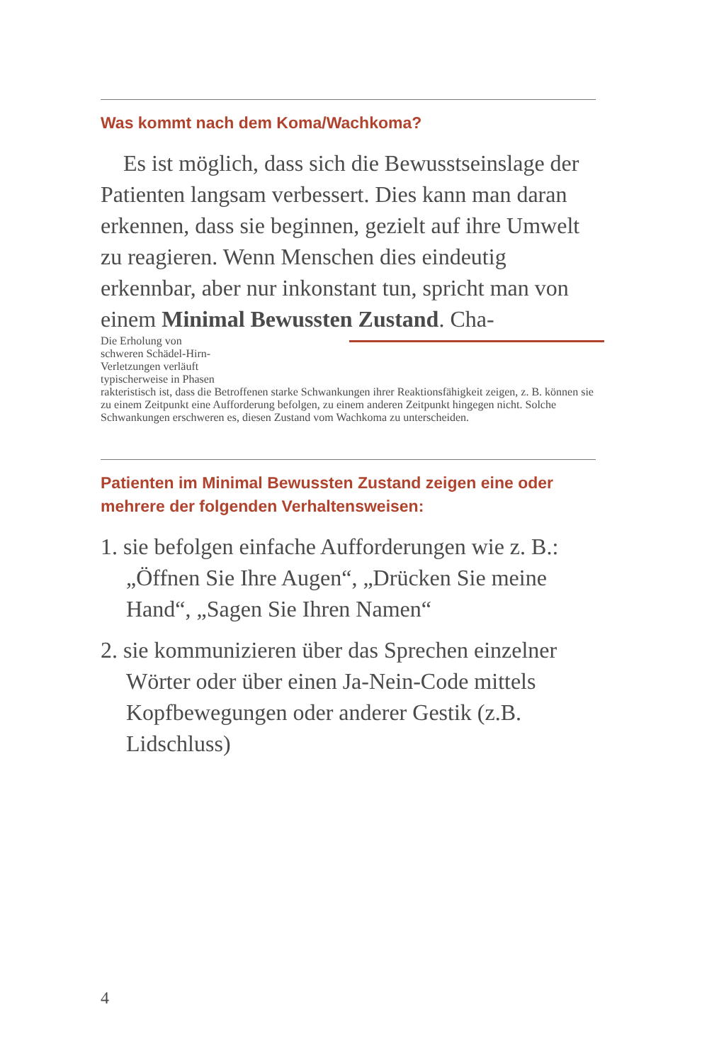Was kommt nach dem Koma/Wachkoma?
Es ist möglich, dass sich die Bewusstseinslage der Patienten langsam verbessert. Dies kann man daran erkennen, dass sie beginnen, gezielt auf ihre Umwelt zu reagieren. Wenn Menschen dies eindeutig erkennbar, aber nur inkonstant tun, spricht man von einem Minimal Bewussten Zustand. Cha-
Die Erholung von
schweren Schädel-Hirn-
Verletzungen verläuft
typischerweise in Phasen
rakteristisch ist, dass die Betroffenen starke Schwankungen ihrer Reaktionsfähigkeit zeigen, z. B. können sie zu einem Zeitpunkt eine Aufforderung befolgen, zu einem anderen Zeitpunkt hingegen nicht. Solche Schwankungen erschweren es, diesen Zustand vom Wachkoma zu unterscheiden.
Patienten im Minimal Bewussten Zustand zeigen eine oder mehrere der folgenden Verhaltensweisen:
1. sie befolgen einfache Aufforderungen wie z. B.: „Öffnen Sie Ihre Augen“, „Drücken Sie meine Hand“, „Sagen Sie Ihren Namen“
2. sie kommunizieren über das Sprechen einzelner Wörter oder über einen Ja-Nein-Code mittels Kopfbewegungen oder anderer Gestik (z.B. Lidschluss)
4